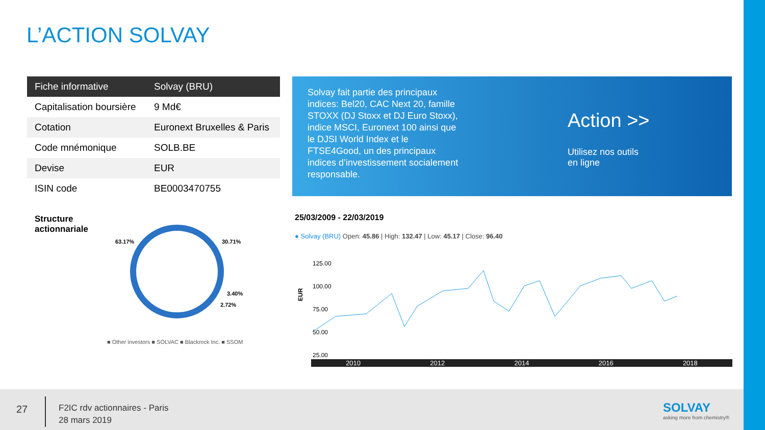L’ACTION SOLVAY
| Fiche informative | Solvay (BRU) |
| --- | --- |
| Capitalisation boursière | 9 Md€ |
| Cotation | Euronext Bruxelles & Paris |
| Code mnémonique | SOLB.BE |
| Devise | EUR |
| ISIN code | BE0003470755 |
Solvay fait partie des principaux indices: Bel20, CAC Next 20, famille STOXX (DJ Stoxx et DJ Euro Stoxx), indice MSCI, Euronext 100 ainsi que le DJSI World Index et le FTSE4Good, un des principaux indices d’investissement socialement responsable.
Action >>
Utilisez nos outils
en ligne
Structure
actionnariale
63.17%
30.71%
3.40%
2.72%
■ Other investors ■ SOLVAC ■ Blackrock Inc. ■ SSOM
25/03/2009 - 22/03/2019
● Solvay (BRU) Open: 45.86 | High: 132.47 | Low: 45.17 | Close: 96.40
EUR
125.00
100.00
75.00
50.00
25.00
2010 2012 2014 2016 2018
27
F2IC rdv actionnaires - Paris
28 mars 2019
SOLVAY
asking more from chemistry®